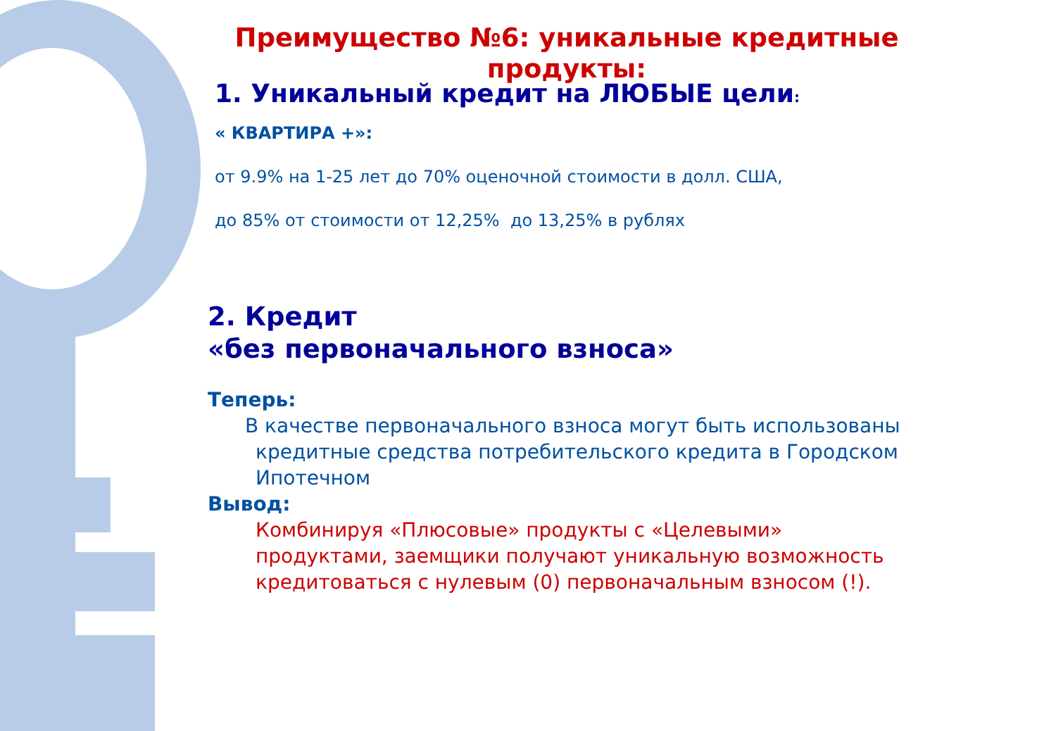Преимущество №6: уникальные кредитные продукты:
1. Уникальный кредит на ЛЮБЫЕ цели:
« КВАРТИРА +»:
от 9.9% на 1-25 лет до 70% оценочной стоимости в долл. США,
до 85% от стоимости от 12,25% до 13,25% в рублях
2. Кредит
«без первоначального взноса»
Теперь:
В качестве первоначального взноса могут быть использованы кредитные средства потребительского кредита в Городском Ипотечном
Вывод:
Комбинируя «Плюсовые» продукты с «Целевыми» продуктами, заемщики получают уникальную возможность кредитоваться с нулевым (0) первоначальным взносом (!).